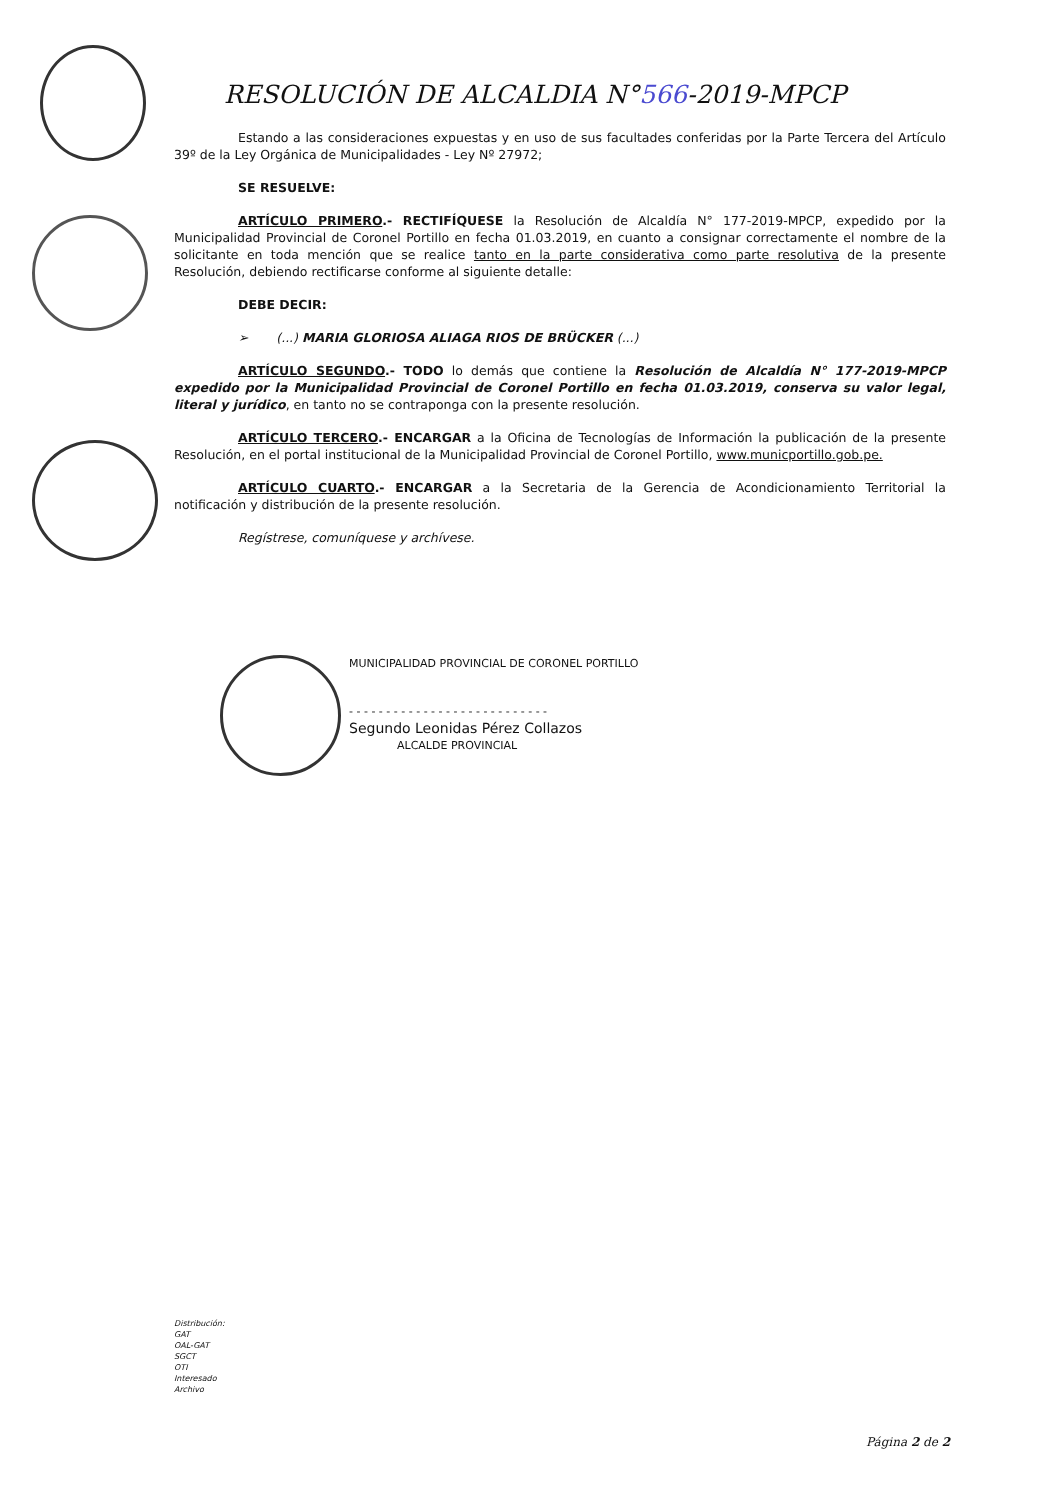RESOLUCIÓN DE ALCALDIA N°566-2019-MPCP
Estando a las consideraciones expuestas y en uso de sus facultades conferidas por la Parte Tercera del Artículo 39º de la Ley Orgánica de Municipalidades - Ley Nº 27972;
SE RESUELVE:
ARTÍCULO PRIMERO.- RECTIFÍQUESE la Resolución de Alcaldía N° 177-2019-MPCP, expedido por la Municipalidad Provincial de Coronel Portillo en fecha 01.03.2019, en cuanto a consignar correctamente el nombre de la solicitante en toda mención que se realice tanto en la parte considerativa como parte resolutiva de la presente Resolución, debiendo rectificarse conforme al siguiente detalle:
DEBE DECIR:
➢ (...) MARIA GLORIOSA ALIAGA RIOS DE BRÜCKER (...)
ARTÍCULO SEGUNDO.- TODO lo demás que contiene la Resolución de Alcaldía N° 177-2019-MPCP expedido por la Municipalidad Provincial de Coronel Portillo en fecha 01.03.2019, conserva su valor legal, literal y jurídico, en tanto no se contraponga con la presente resolución.
ARTÍCULO TERCERO.- ENCARGAR a la Oficina de Tecnologías de Información la publicación de la presente Resolución, en el portal institucional de la Municipalidad Provincial de Coronel Portillo, www.municportillo.gob.pe.
ARTÍCULO CUARTO.- ENCARGAR a la Secretaria de la Gerencia de Acondicionamiento Territorial la notificación y distribución de la presente resolución.
Regístrese, comuníquese y archívese.
MUNICIPALIDAD PROVINCIAL DE CORONEL PORTILLO
- - - - - - - - - - - - - - - - - - - - - - - - - - -
Segundo Leonidas Pérez Collazos
ALCALDE PROVINCIAL
Distribución:
GAT
OAL-GAT
SGCT
OTI
Interesado
Archivo
Página 2 de 2